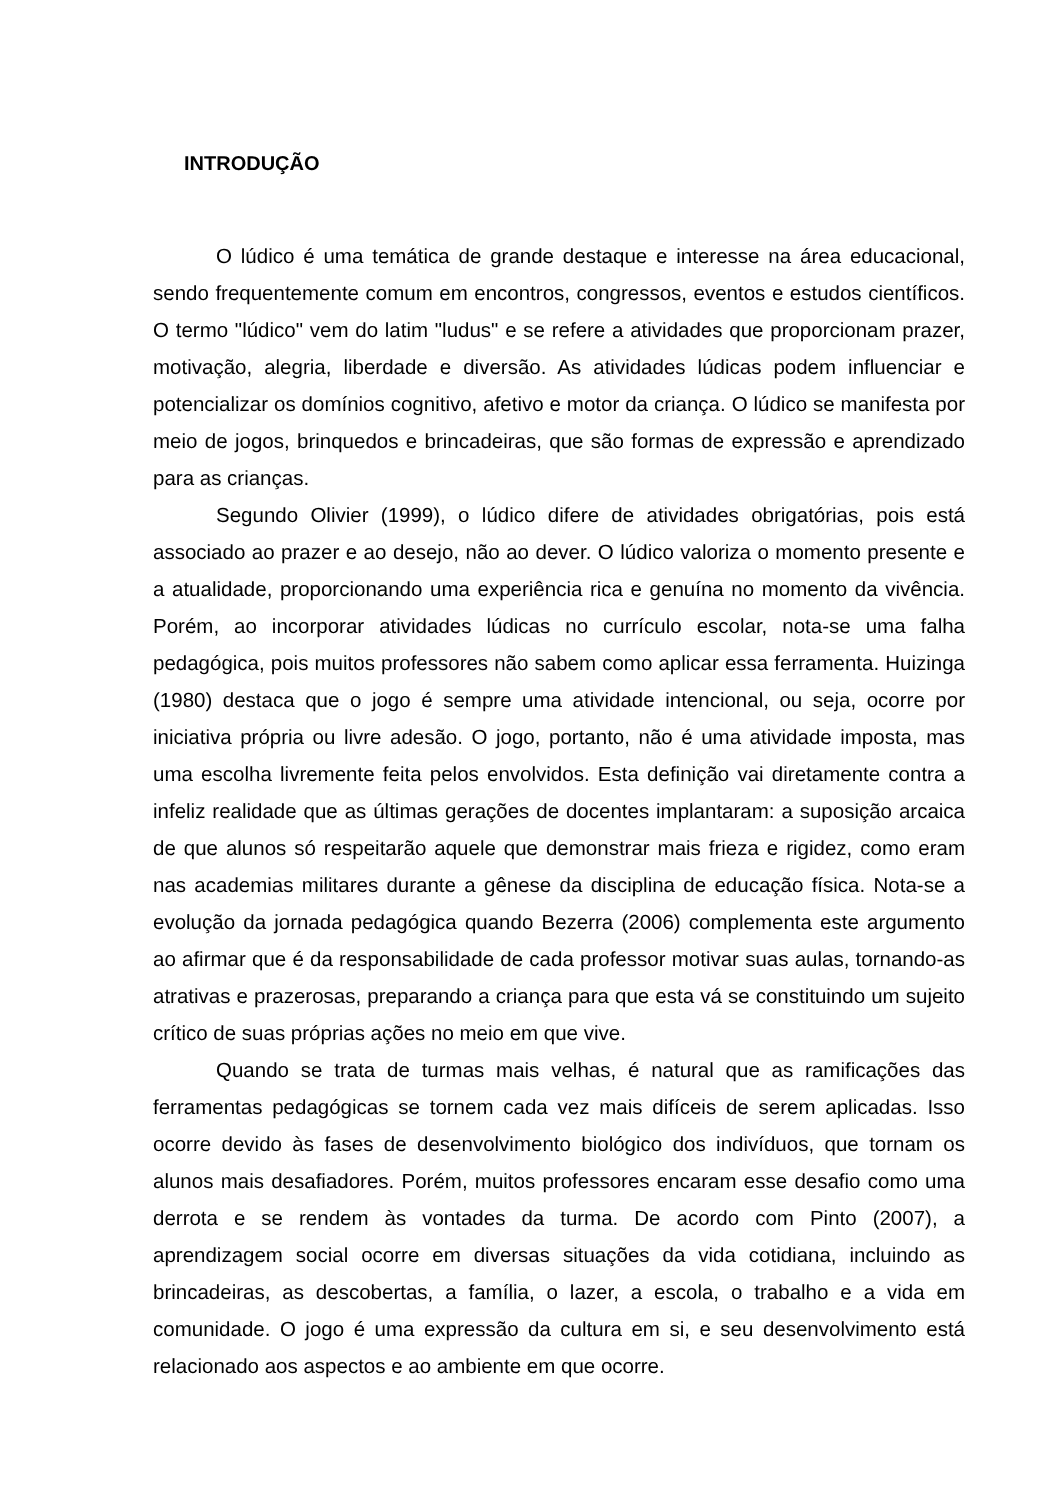INTRODUÇÃO
O lúdico é uma temática de grande destaque e interesse na área educacional, sendo frequentemente comum em encontros, congressos, eventos e estudos científicos. O termo "lúdico" vem do latim "ludus" e se refere a atividades que proporcionam prazer, motivação, alegria, liberdade e diversão. As atividades lúdicas podem influenciar e potencializar os domínios cognitivo, afetivo e motor da criança. O lúdico se manifesta por meio de jogos, brinquedos e brincadeiras, que são formas de expressão e aprendizado para as crianças.
Segundo Olivier (1999), o lúdico difere de atividades obrigatórias, pois está associado ao prazer e ao desejo, não ao dever. O lúdico valoriza o momento presente e a atualidade, proporcionando uma experiência rica e genuína no momento da vivência. Porém, ao incorporar atividades lúdicas no currículo escolar, nota-se uma falha pedagógica, pois muitos professores não sabem como aplicar essa ferramenta. Huizinga (1980) destaca que o jogo é sempre uma atividade intencional, ou seja, ocorre por iniciativa própria ou livre adesão. O jogo, portanto, não é uma atividade imposta, mas uma escolha livremente feita pelos envolvidos. Esta definição vai diretamente contra a infeliz realidade que as últimas gerações de docentes implantaram: a suposição arcaica de que alunos só respeitarão aquele que demonstrar mais frieza e rigidez, como eram nas academias militares durante a gênese da disciplina de educação física. Nota-se a evolução da jornada pedagógica quando Bezerra (2006) complementa este argumento ao afirmar que é da responsabilidade de cada professor motivar suas aulas, tornando-as atrativas e prazerosas, preparando a criança para que esta vá se constituindo um sujeito crítico de suas próprias ações no meio em que vive.
Quando se trata de turmas mais velhas, é natural que as ramificações das ferramentas pedagógicas se tornem cada vez mais difíceis de serem aplicadas. Isso ocorre devido às fases de desenvolvimento biológico dos indivíduos, que tornam os alunos mais desafiadores. Porém, muitos professores encaram esse desafio como uma derrota e se rendem às vontades da turma. De acordo com Pinto (2007), a aprendizagem social ocorre em diversas situações da vida cotidiana, incluindo as brincadeiras, as descobertas, a família, o lazer, a escola, o trabalho e a vida em comunidade. O jogo é uma expressão da cultura em si, e seu desenvolvimento está relacionado aos aspectos e ao ambiente em que ocorre.